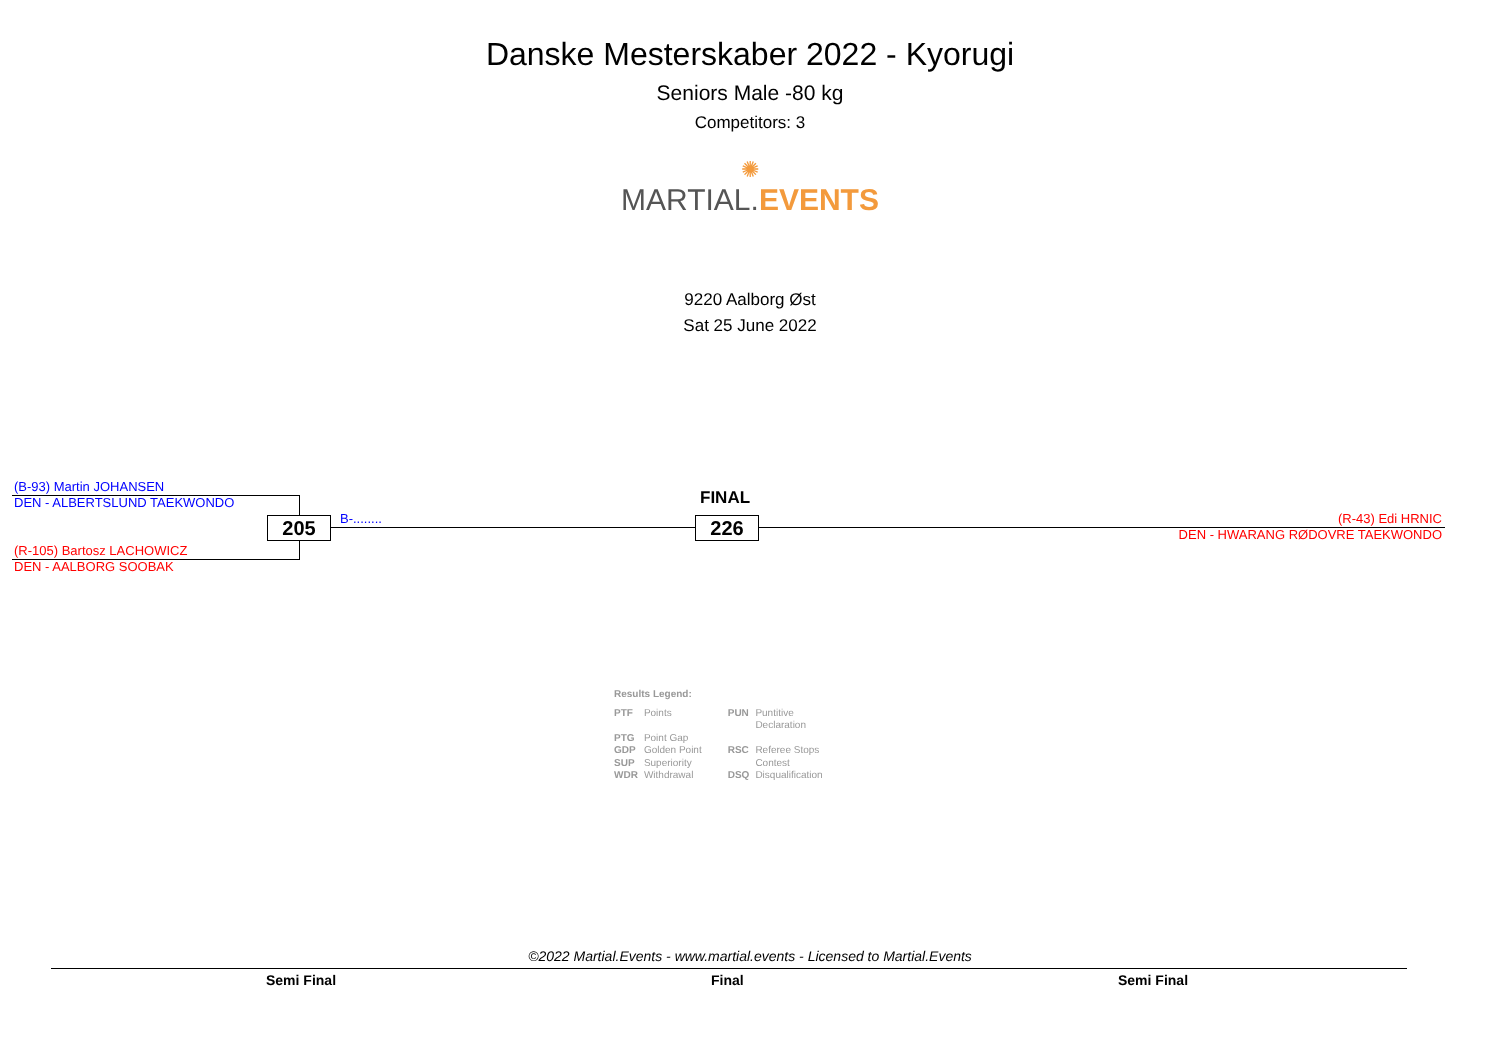Danske Mesterskaber 2022 - Kyorugi
Seniors Male -80 kg
Competitors: 3
✺
MARTIAL. EVENTS
9220 Aalborg Øst
Sat 25 June 2022
(B-93) Martin JOHANSEN
DEN - ALBERTSLUND TAEKWONDO
(R-105) Bartosz LACHOWICZ
DEN - AALBORG SOOBAK
205 B-........
FINAL
226
(R-43) Edi HRNIC
DEN - HWARANG RØDOVRE TAEKWONDO
Results Legend:
| PTF | Points | PUN | Puntitive Declaration |
| PTG GDP | Point Gap Golden Point | RSC | Referee Stops |
| SUP | Superiority | | Contest |
| WDR | Withdrawal | DSQ | Disqualification |
©2022 Martial.Events - www.martial.events - Licensed to Martial.Events
Semi Final Final Semi Final